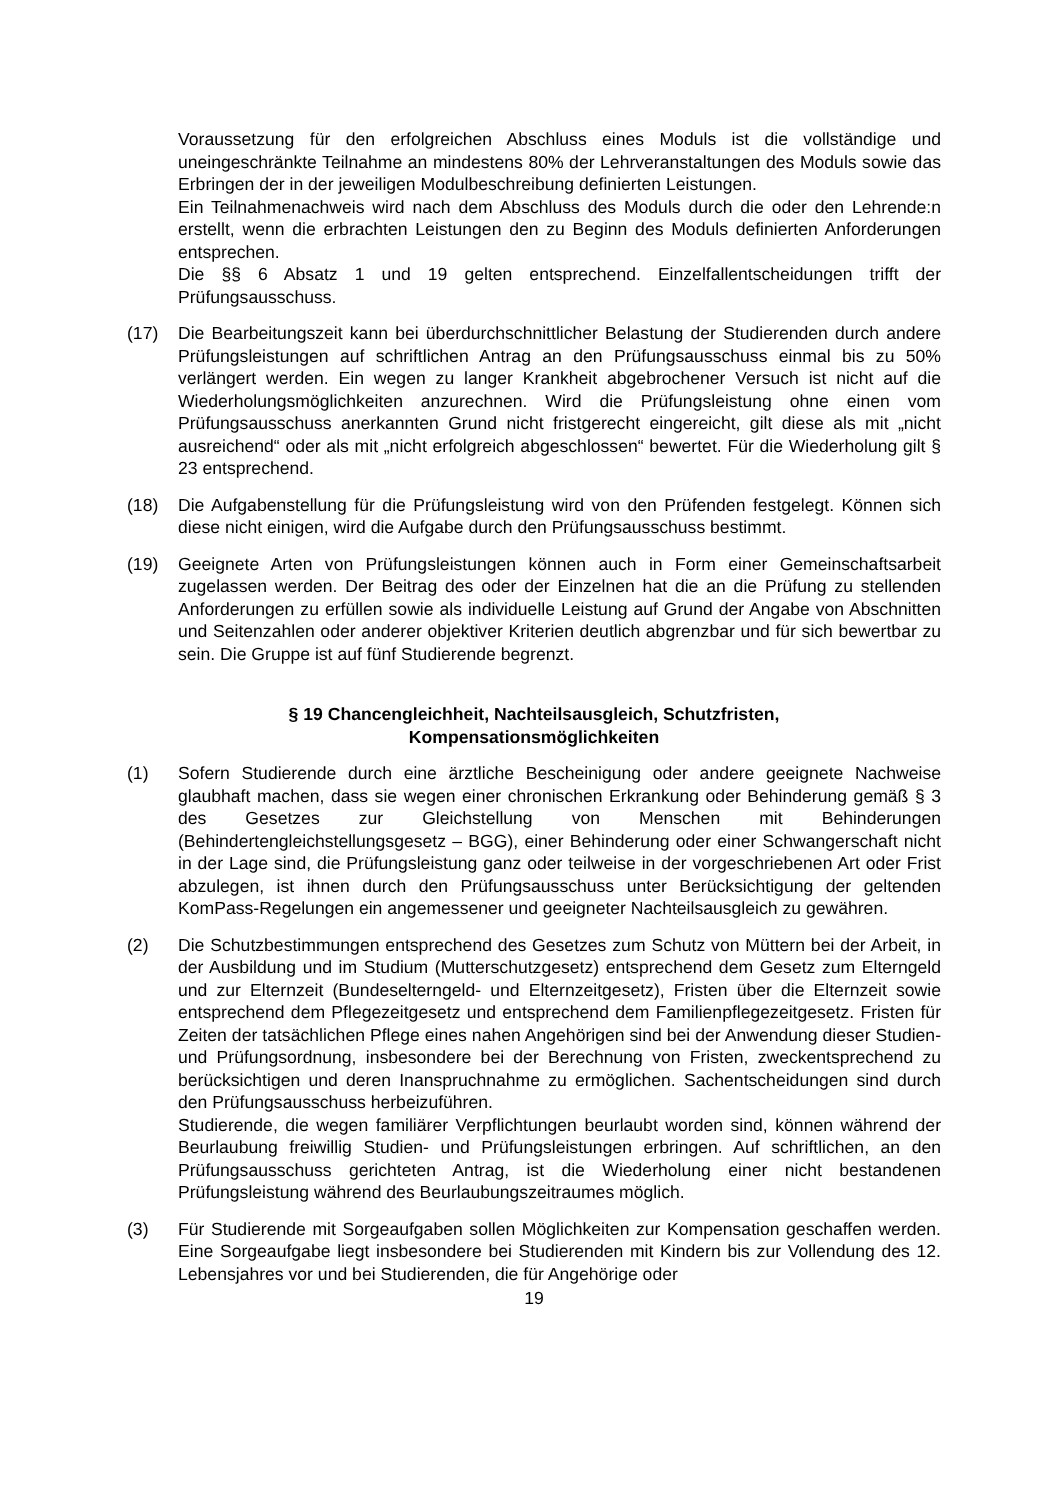Voraussetzung für den erfolgreichen Abschluss eines Moduls ist die vollständige und uneingeschränkte Teilnahme an mindestens 80% der Lehrveranstaltungen des Moduls sowie das Erbringen der in der jeweiligen Modulbeschreibung definierten Leistungen.
Ein Teilnahmenachweis wird nach dem Abschluss des Moduls durch die oder den Lehrende:n erstellt, wenn die erbrachten Leistungen den zu Beginn des Moduls definierten Anforderungen entsprechen.
Die §§ 6 Absatz 1 und 19 gelten entsprechend. Einzelfallentscheidungen trifft der Prüfungsausschuss.
(17) Die Bearbeitungszeit kann bei überdurchschnittlicher Belastung der Studierenden durch andere Prüfungsleistungen auf schriftlichen Antrag an den Prüfungsausschuss einmal bis zu 50% verlängert werden. Ein wegen zu langer Krankheit abgebrochener Versuch ist nicht auf die Wiederholungsmöglichkeiten anzurechnen. Wird die Prüfungsleistung ohne einen vom Prüfungsausschuss anerkannten Grund nicht fristgerecht eingereicht, gilt diese als mit „nicht ausreichend“ oder als mit „nicht erfolgreich abgeschlossen“ bewertet. Für die Wiederholung gilt § 23 entsprechend.
(18) Die Aufgabenstellung für die Prüfungsleistung wird von den Prüfenden festgelegt. Können sich diese nicht einigen, wird die Aufgabe durch den Prüfungsausschuss bestimmt.
(19) Geeignete Arten von Prüfungsleistungen können auch in Form einer Gemeinschaftsarbeit zugelassen werden. Der Beitrag des oder der Einzelnen hat die an die Prüfung zu stellenden Anforderungen zu erfüllen sowie als individuelle Leistung auf Grund der Angabe von Abschnitten und Seitenzahlen oder anderer objektiver Kriterien deutlich abgrenzbar und für sich bewertbar zu sein. Die Gruppe ist auf fünf Studierende begrenzt.
§ 19 Chancengleichheit, Nachteilsausgleich, Schutzfristen,
Kompensationsmöglichkeiten
(1) Sofern Studierende durch eine ärztliche Bescheinigung oder andere geeignete Nachweise glaubhaft machen, dass sie wegen einer chronischen Erkrankung oder Behinderung gemäß § 3 des Gesetzes zur Gleichstellung von Menschen mit Behinderungen (Behindertengleichstellungsgesetz – BGG), einer Behinderung oder einer Schwangerschaft nicht in der Lage sind, die Prüfungsleistung ganz oder teilweise in der vorgeschriebenen Art oder Frist abzulegen, ist ihnen durch den Prüfungsausschuss unter Berücksichtigung der geltenden KomPass-Regelungen ein angemessener und geeigneter Nachteilsausgleich zu gewähren.
(2) Die Schutzbestimmungen entsprechend des Gesetzes zum Schutz von Müttern bei der Arbeit, in der Ausbildung und im Studium (Mutterschutzgesetz) entsprechend dem Gesetz zum Elterngeld und zur Elternzeit (Bundeselterngeld- und Elternzeitgesetz), Fristen über die Elternzeit sowie entsprechend dem Pflegezeitgesetz und entsprechend dem Familienpflegezeitgesetz. Fristen für Zeiten der tatsächlichen Pflege eines nahen Angehörigen sind bei der Anwendung dieser Studien- und Prüfungsordnung, insbesondere bei der Berechnung von Fristen, zweckentsprechend zu berücksichtigen und deren Inanspruchnahme zu ermöglichen. Sachentscheidungen sind durch den Prüfungsausschuss herbeizuführen.
Studierende, die wegen familiärer Verpflichtungen beurlaubt worden sind, können während der Beurlaubung freiwillig Studien- und Prüfungsleistungen erbringen. Auf schriftlichen, an den Prüfungsausschuss gerichteten Antrag, ist die Wiederholung einer nicht bestandenen Prüfungsleistung während des Beurlaubungszeitraumes möglich.
(3) Für Studierende mit Sorgeaufgaben sollen Möglichkeiten zur Kompensation geschaffen werden. Eine Sorgeaufgabe liegt insbesondere bei Studierenden mit Kindern bis zur Vollendung des 12. Lebensjahres vor und bei Studierenden, die für Angehörige oder
19